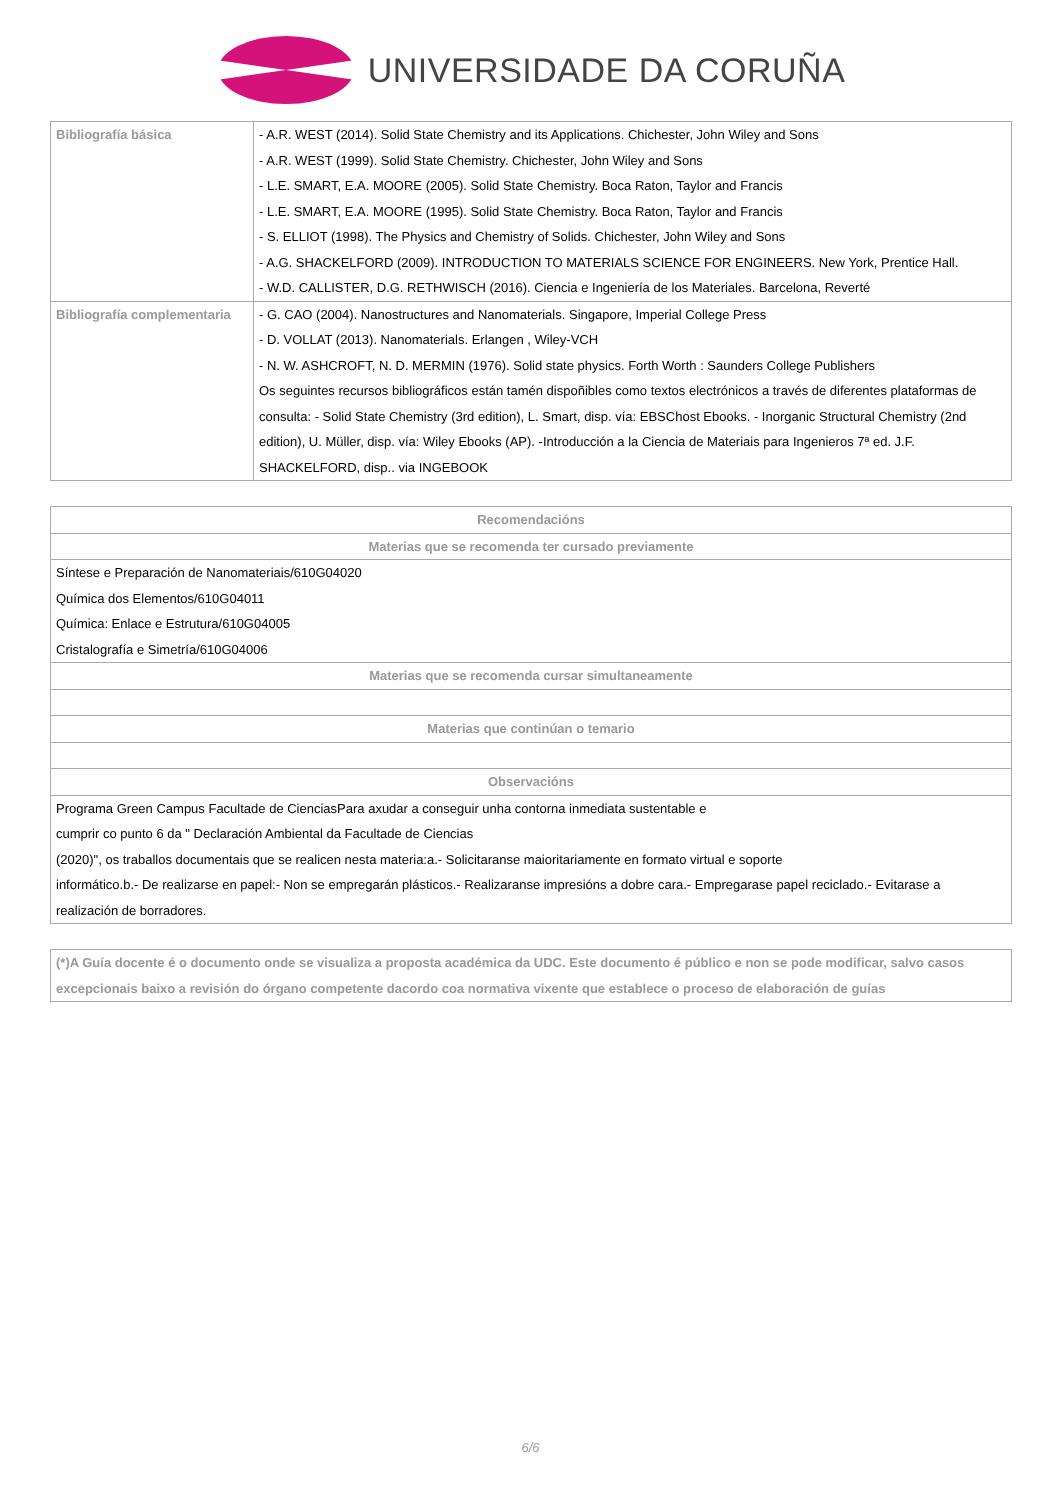UNIVERSIDADE DA CORUÑA
| Bibliografía básica | - A.R. WEST (2014). Solid State Chemistry and its Applications. Chichester, John Wiley and Sons - A.R. WEST (1999). Solid State Chemistry. Chichester, John Wiley and Sons - L.E. SMART, E.A. MOORE (2005). Solid State Chemistry. Boca Raton, Taylor and Francis - L.E. SMART, E.A. MOORE (1995). Solid State Chemistry. Boca Raton, Taylor and Francis - S. ELLIOT (1998). The Physics and Chemistry of Solids. Chichester, John Wiley and Sons - A.G. SHACKELFORD (2009). INTRODUCTION TO MATERIALS SCIENCE FOR ENGINEERS. New York, Prentice Hall. - W.D. CALLISTER, D.G. RETHWISCH (2016). Ciencia e Ingeniería de los Materiales. Barcelona, Reverté |
| Bibliografía complementaria | - G. CAO (2004). Nanostructures and Nanomaterials. Singapore, Imperial College Press - D. VOLLAT (2013). Nanomaterials. Erlangen , Wiley-VCH - N. W. ASHCROFT, N. D. MERMIN (1976). Solid state physics. Forth Worth : Saunders College Publishers Os seguintes recursos bibliográficos están tamén dispoñibles como textos electrónicos a través de diferentes plataformas de consulta: - Solid State Chemistry (3rd edition), L. Smart, disp. vía: EBSChost Ebooks. - Inorganic Structural Chemistry (2nd edition), U. Müller, disp. vía: Wiley Ebooks (AP). -Introducción a la Ciencia de Materiais para Ingenieros 7ª ed. J.F. SHACKELFORD, disp.. via INGEBOOK |
| Recomendacións |
| --- |
| Materias que se recomenda ter cursado previamente |
| Síntese e Preparación de Nanomateriais/610G04020 Química dos Elementos/610G04011 Química: Enlace e Estrutura/610G04005 Cristalografía e Simetría/610G04006 |
| Materias que se recomenda cursar simultaneamente |
| Materias que continúan o temario |
| Observacións |
| Programa Green Campus Facultade de CienciasPara axudar a conseguir unha contorna inmediata sustentable e cumprir co punto 6 da " Declaración Ambiental da Facultade de Ciencias (2020)", os traballos documentais que se realicen nesta materia:a.- Solicitaranse maioritariamente en formato virtual e soporte informático.b.- De realizarse en papel:- Non se empregarán plásticos.- Realizaranse impresións a dobre cara.- Empregarase papel reciclado.- Evitarase a realización de borradores. |
| (*)A Guía docente é o documento onde se visualiza a proposta académica da UDC. Este documento é público e non se pode modificar, salvo casos excepcionais baixo a revisión do órgano competente dacordo coa normativa vixente que establece o proceso de elaboración de guías |
6/6